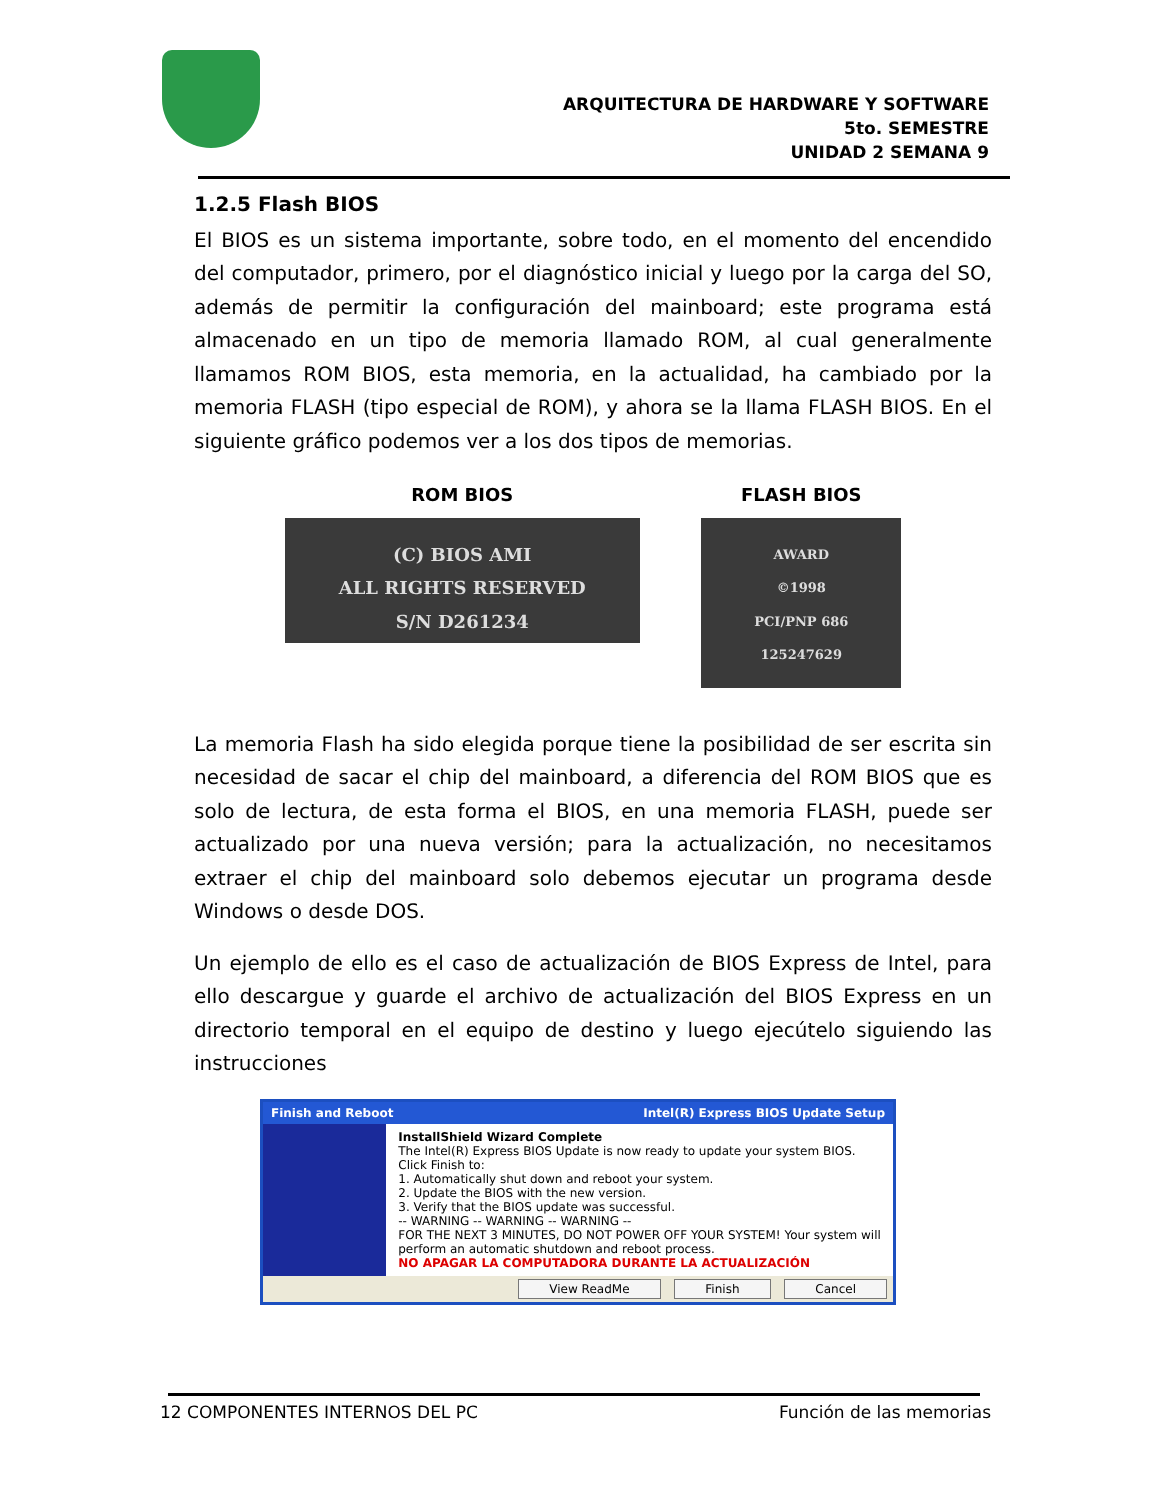ARQUITECTURA DE HARDWARE Y SOFTWARE
5to. SEMESTRE
UNIDAD 2 SEMANA 9
1.2.5 Flash BIOS
El BIOS es un sistema importante, sobre todo, en el momento del encendido del computador, primero, por el diagnóstico inicial y luego por la carga del SO, además de permitir la configuración del mainboard; este programa está almacenado en un tipo de memoria llamado ROM, al cual generalmente llamamos ROM BIOS, esta memoria, en la actualidad, ha cambiado por la memoria FLASH (tipo especial de ROM), y ahora se la llama FLASH BIOS. En el siguiente gráfico podemos ver a los dos tipos de memorias.
ROM BIOS
(C) BIOS AMI
ALL RIGHTS RESERVED
S/N D261234
FLASH BIOS
AWARD
©1998
PCI/PNP 686
125247629
La memoria Flash ha sido elegida porque tiene la posibilidad de ser escrita sin necesidad de sacar el chip del mainboard, a diferencia del ROM BIOS que es solo de lectura, de esta forma el BIOS, en una memoria FLASH, puede ser actualizado por una nueva versión; para la actualización, no necesitamos extraer el chip del mainboard solo debemos ejecutar un programa desde Windows o desde DOS.
Un ejemplo de ello es el caso de actualización de BIOS Express de Intel, para ello descargue y guarde el archivo de actualización del BIOS Express en un directorio temporal en el equipo de destino y luego ejecútelo siguiendo las instrucciones
Finish and Reboot Intel(R) Express BIOS Update Setup
InstallShield Wizard Complete
The Intel(R) Express BIOS Update is now ready to update your system BIOS. Click Finish to:
1. Automatically shut down and reboot your system.
2. Update the BIOS with the new version.
3. Verify that the BIOS update was successful.
-- WARNING -- WARNING -- WARNING --
FOR THE NEXT 3 MINUTES, DO NOT POWER OFF YOUR SYSTEM! Your system will perform an automatic shutdown and reboot process.
NO APAGAR LA COMPUTADORA DURANTE LA ACTUALIZACIÓN
View ReadMe Finish Cancel
12 COMPONENTES INTERNOS DEL PC Función de las memorias